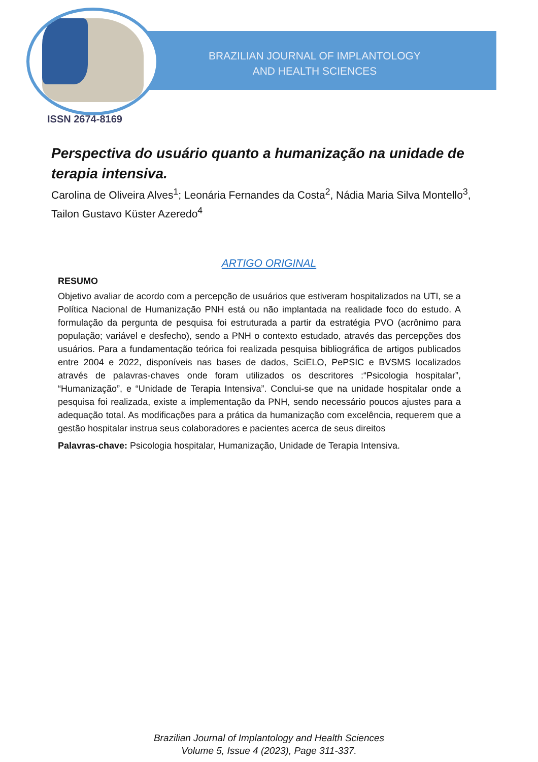BRAZILIAN JOURNAL OF IMPLANTOLOGY
AND HEALTH SCIENCES
ISSN 2674-8169
Perspectiva do usuário quanto a humanização na unidade de terapia intensiva.
Carolina de Oliveira Alves<sup>1</sup>; Leonária Fernandes da Costa<sup>2</sup>, Nádia Maria Silva Montello<sup>3</sup>, Tailon Gustavo Küster Azeredo<sup>4</sup>
ARTIGO ORIGINAL
RESUMO
Objetivo avaliar de acordo com a percepção de usuários que estiveram hospitalizados na UTI, se a Política Nacional de Humanização PNH está ou não implantada na realidade foco do estudo. A formulação da pergunta de pesquisa foi estruturada a partir da estratégia PVO (acrônimo para população; variável e desfecho), sendo a PNH o contexto estudado, através das percepções dos usuários. Para a fundamentação teórica foi realizada pesquisa bibliográfica de artigos publicados entre 2004 e 2022, disponíveis nas bases de dados, SciELO, PePSIC e BVSMS localizados através de palavras-chaves onde foram utilizados os descritores :“Psicologia hospitalar”, “Humanização”, e “Unidade de Terapia Intensiva”. Conclui-se que na unidade hospitalar onde a pesquisa foi realizada, existe a implementação da PNH, sendo necessário poucos ajustes para a adequação total. As modificações para a prática da humanização com excelência, requerem que a gestão hospitalar instrua seus colaboradores e pacientes acerca de seus direitos
Palavras-chave: Psicologia hospitalar, Humanização, Unidade de Terapia Intensiva.
Brazilian Journal of Implantology and Health Sciences
Volume 5, Issue 4 (2023), Page 311-337.